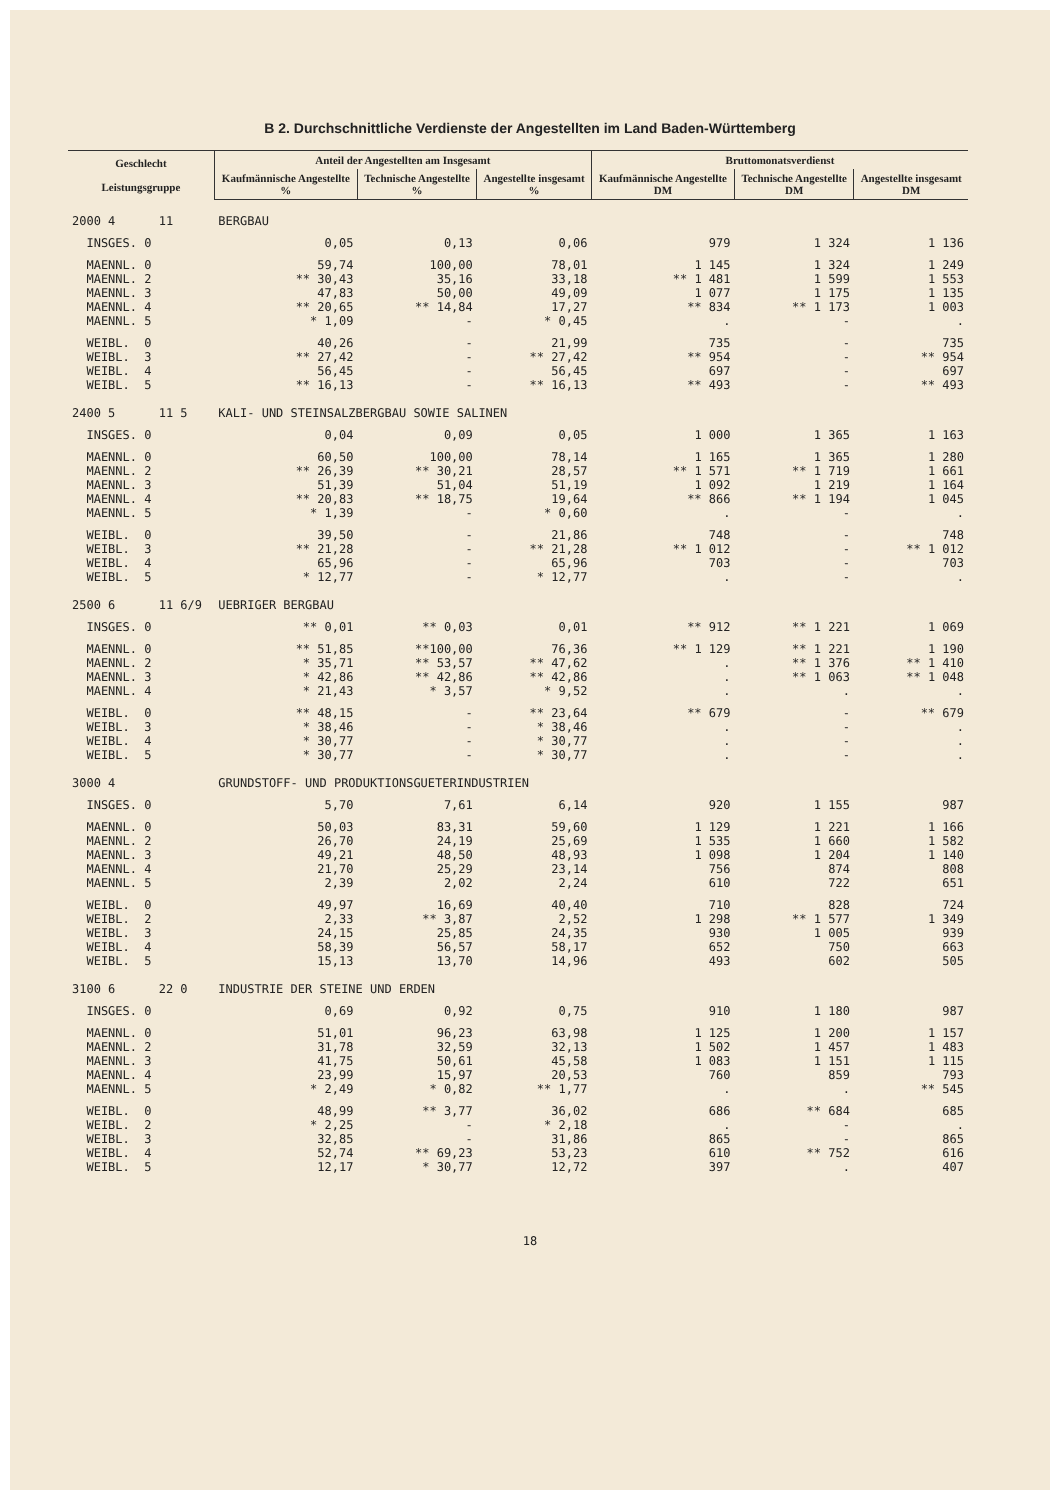B 2. Durchschnittliche Verdienste der Angestellten im Land Baden-Württemberg
| Geschlecht Leistungsgruppe | Anteil der Angestellten am Insgesamt | | | Bruttomonatsverdienst | | |
| --- | --- | --- | --- | --- | --- | --- |
| | Kaufmännische Angestellte % | Technische Angestellte % | Angestellte insgesamt % | Kaufmännische Angestellte DM | Technische Angestellte DM | Angestellte insgesamt DM |
| 2000 4 11 | BERGBAU | | | | | |
| INSGES. 0 | 0,05 | 0,13 | 0,06 | 979 | 1 324 | 1 136 |
| MAENNL. 0 | 59,74 | 100,00 | 78,01 | 1 145 | 1 324 | 1 249 |
| MAENNL. 2 | ** 30,43 | 35,16 | 33,18 | ** 1 481 | 1 599 | 1 553 |
| MAENNL. 3 | 47,83 | 50,00 | 49,09 | 1 077 | 1 175 | 1 135 |
| MAENNL. 4 | ** 20,65 | ** 14,84 | 17,27 | ** 834 | ** 1 173 | 1 003 |
| MAENNL. 5 | * 1,09 | - | * 0,45 | . | - | . |
| WEIBL. 0 | 40,26 | - | 21,99 | 735 | - | 735 |
| WEIBL. 3 | ** 27,42 | - | ** 27,42 | ** 954 | - | ** 954 |
| WEIBL. 4 | 56,45 | - | 56,45 | 697 | - | 697 |
| WEIBL. 5 | ** 16,13 | - | ** 16,13 | ** 493 | - | ** 493 |
| 2400 5 11 5 | KALI- UND STEINSALZBERGBAU SOWIE SALINEN | | | | | |
| INSGES. 0 | 0,04 | 0,09 | 0,05 | 1 000 | 1 365 | 1 163 |
| MAENNL. 0 | 60,50 | 100,00 | 78,14 | 1 165 | 1 365 | 1 280 |
| MAENNL. 2 | ** 26,39 | ** 30,21 | 28,57 | ** 1 571 | ** 1 719 | 1 661 |
| MAENNL. 3 | 51,39 | 51,04 | 51,19 | 1 092 | 1 219 | 1 164 |
| MAENNL. 4 | ** 20,83 | ** 18,75 | 19,64 | ** 866 | ** 1 194 | 1 045 |
| MAENNL. 5 | * 1,39 | - | * 0,60 | . | - | . |
| WEIBL. 0 | 39,50 | - | 21,86 | 748 | - | 748 |
| WEIBL. 3 | ** 21,28 | - | ** 21,28 | ** 1 012 | - | ** 1 012 |
| WEIBL. 4 | 65,96 | - | 65,96 | 703 | - | 703 |
| WEIBL. 5 | * 12,77 | - | * 12,77 | . | - | . |
| 2500 6 11 6/9 | UEBRIGER BERGBAU | | | | | |
| INSGES. 0 | ** 0,01 | ** 0,03 | 0,01 | ** 912 | ** 1 221 | 1 069 |
| MAENNL. 0 | ** 51,85 | **100,00 | 76,36 | ** 1 129 | ** 1 221 | 1 190 |
| MAENNL. 2 | * 35,71 | ** 53,57 | ** 47,62 | . | ** 1 376 | ** 1 410 |
| MAENNL. 3 | * 42,86 | ** 42,86 | ** 42,86 | . | ** 1 063 | ** 1 048 |
| MAENNL. 4 | * 21,43 | * 3,57 | * 9,52 | . | . | . |
| WEIBL. 0 | ** 48,15 | - | ** 23,64 | ** 679 | - | ** 679 |
| WEIBL. 3 | * 38,46 | - | * 38,46 | . | - | . |
| WEIBL. 4 | * 30,77 | - | * 30,77 | . | - | . |
| WEIBL. 5 | * 30,77 | - | * 30,77 | . | - | . |
| 3000 4 | GRUNDSTOFF- UND PRODUKTIONSGUETERINDUSTRIEN | | | | | |
| INSGES. 0 | 5,70 | 7,61 | 6,14 | 920 | 1 155 | 987 |
| MAENNL. 0 | 50,03 | 83,31 | 59,60 | 1 129 | 1 221 | 1 166 |
| MAENNL. 2 | 26,70 | 24,19 | 25,69 | 1 535 | 1 660 | 1 582 |
| MAENNL. 3 | 49,21 | 48,50 | 48,93 | 1 098 | 1 204 | 1 140 |
| MAENNL. 4 | 21,70 | 25,29 | 23,14 | 756 | 874 | 808 |
| MAENNL. 5 | 2,39 | 2,02 | 2,24 | 610 | 722 | 651 |
| WEIBL. 0 | 49,97 | 16,69 | 40,40 | 710 | 828 | 724 |
| WEIBL. 2 | 2,33 | ** 3,87 | 2,52 | 1 298 | ** 1 577 | 1 349 |
| WEIBL. 3 | 24,15 | 25,85 | 24,35 | 930 | 1 005 | 939 |
| WEIBL. 4 | 58,39 | 56,57 | 58,17 | 652 | 750 | 663 |
| WEIBL. 5 | 15,13 | 13,70 | 14,96 | 493 | 602 | 505 |
| 3100 6 22 0 | INDUSTRIE DER STEINE UND ERDEN | | | | | |
| INSGES. 0 | 0,69 | 0,92 | 0,75 | 910 | 1 180 | 987 |
| MAENNL. 0 | 51,01 | 96,23 | 63,98 | 1 125 | 1 200 | 1 157 |
| MAENNL. 2 | 31,78 | 32,59 | 32,13 | 1 502 | 1 457 | 1 483 |
| MAENNL. 3 | 41,75 | 50,61 | 45,58 | 1 083 | 1 151 | 1 115 |
| MAENNL. 4 | 23,99 | 15,97 | 20,53 | 760 | 859 | 793 |
| MAENNL. 5 | * 2,49 | * 0,82 | ** 1,77 | . | . | ** 545 |
| WEIBL. 0 | 48,99 | ** 3,77 | 36,02 | 686 | ** 684 | 685 |
| WEIBL. 2 | * 2,25 | - | * 2,18 | . | - | . |
| WEIBL. 3 | 32,85 | - | 31,86 | 865 | - | 865 |
| WEIBL. 4 | 52,74 | ** 69,23 | 53,23 | 610 | ** 752 | 616 |
| WEIBL. 5 | 12,17 | * 30,77 | 12,72 | 397 | . | 407 |
18